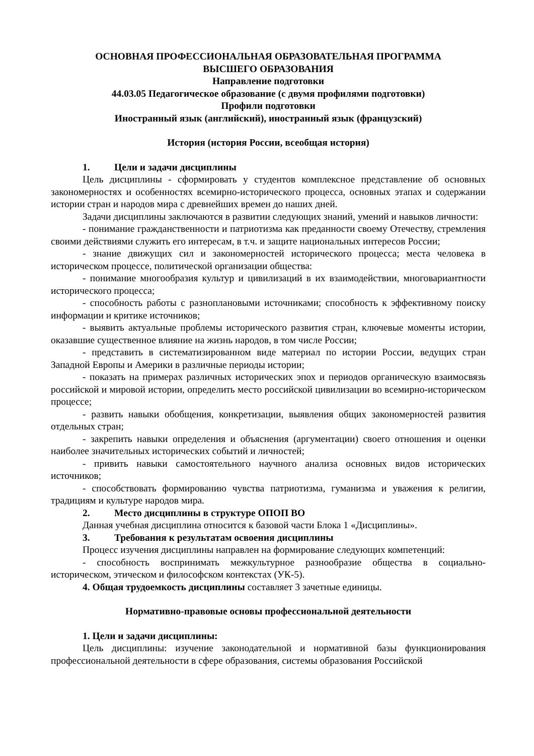ОСНОВНАЯ ПРОФЕССИОНАЛЬНАЯ ОБРАЗОВАТЕЛЬНАЯ ПРОГРАММА
ВЫСШЕГО ОБРАЗОВАНИЯ
Направление подготовки
44.03.05 Педагогическое образование (с двумя профилями подготовки)
Профили подготовки
Иностранный язык (английский), иностранный язык (французский)
История (история России, всеобщая история)
1. Цели и задачи дисциплины
Цель дисциплины - сформировать у студентов комплексное представление об основных закономерностях и особенностях всемирно-исторического процесса, основных этапах и содержании истории стран и народов мира с древнейших времен до наших дней.
Задачи дисциплины заключаются в развитии следующих знаний, умений и навыков личности:
- понимание гражданственности и патриотизма как преданности своему Отечеству, стремления своими действиями служить его интересам, в т.ч. и защите национальных интересов России;
- знание движущих сил и закономерностей исторического процесса; места человека в историческом процессе, политической организации общества:
- понимание многообразия культур и цивилизаций в их взаимодействии, многовариантности исторического процесса;
- способность работы с разноплановыми источниками; способность к эффективному поиску информации и критике источников;
- выявить актуальные проблемы исторического развития стран, ключевые моменты истории, оказавшие существенное влияние на жизнь народов, в том числе России;
- представить в систематизированном виде материал по истории России, ведущих стран Западной Европы и Америки в различные периоды истории;
- показать на примерах различных исторических эпох и периодов органическую взаимосвязь российской и мировой истории, определить место российской цивилизации во всемирно-историческом процессе;
- развить навыки обобщения, конкретизации, выявления общих закономерностей развития отдельных стран;
- закрепить навыки определения и объяснения (аргументации) своего отношения и оценки наиболее значительных исторических событий и личностей;
- привить навыки самостоятельного научного анализа основных видов исторических источников;
- способствовать формированию чувства патриотизма, гуманизма и уважения к религии, традициям и культуре народов мира.
2. Место дисциплины в структуре ОПОП ВО
Данная учебная дисциплина относится к базовой части Блока 1 «Дисциплины».
3. Требования к результатам освоения дисциплины
Процесс изучения дисциплины направлен на формирование следующих компетенций:
- способность воспринимать межкультурное разнообразие общества в социально-историческом, этическом и философском контекстах (УК-5).
4. Общая трудоемкость дисциплины составляет 3 зачетные единицы.
Нормативно-правовые основы профессиональной деятельности
1. Цели и задачи дисциплины:
Цель дисциплины: изучение законодательной и нормативной базы функционирования профессиональной деятельности в сфере образования, системы образования Российской